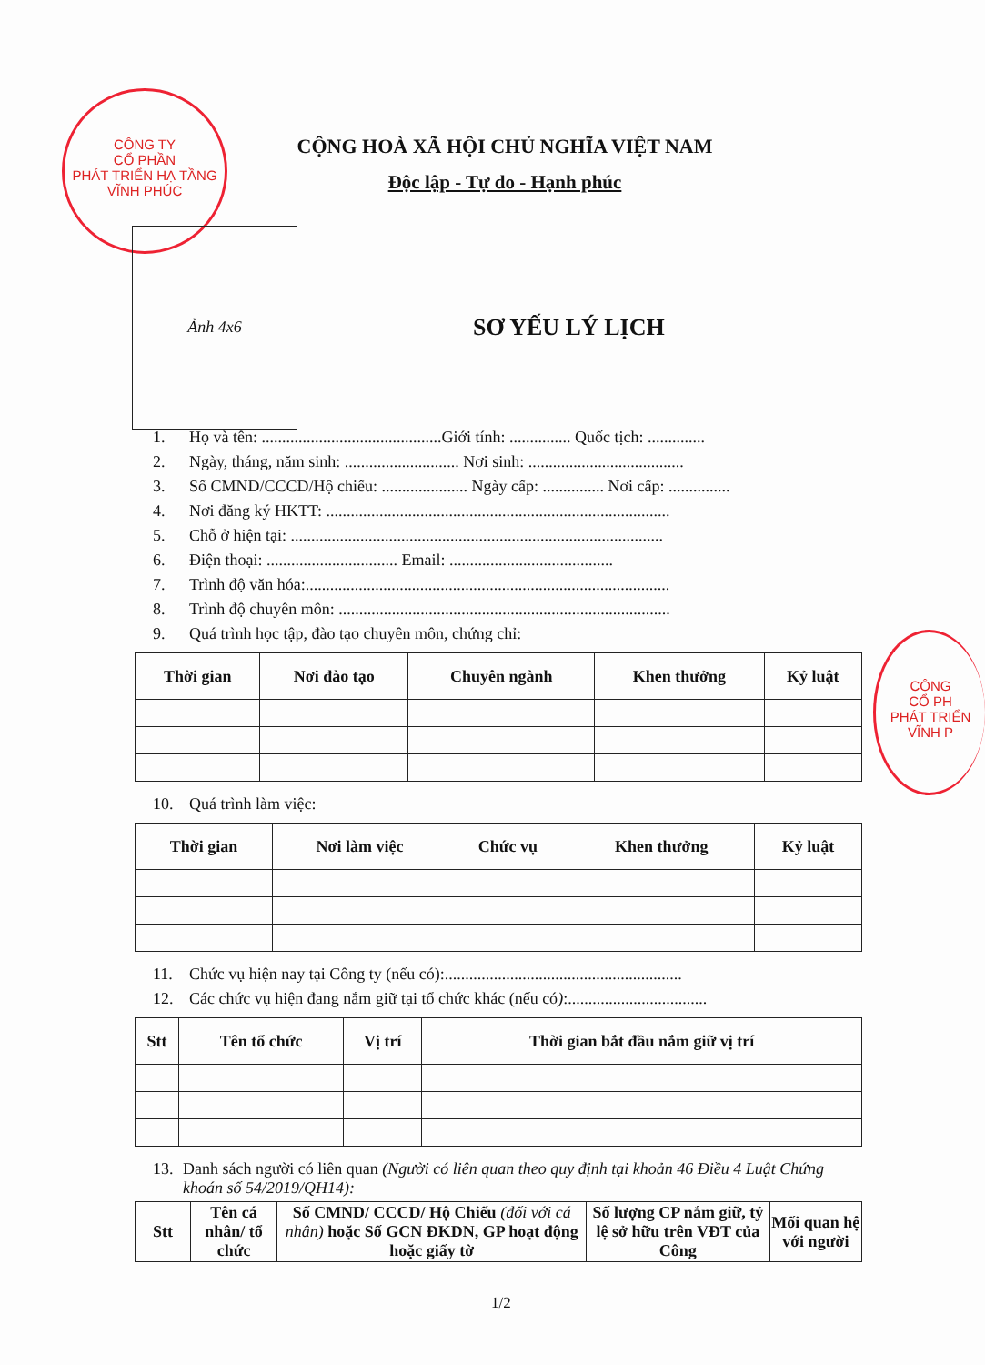CÔNG TY
CỔ PHẦN
PHÁT TRIỂN HẠ TẦNG
VĨNH PHÚC
CÔNG
CỔ PH
PHÁT TRIỂN
VĨNH P
CỘNG HOÀ XÃ HỘI CHỦ NGHĨA VIỆT NAM
Độc lập - Tự do - Hạnh phúc
Ảnh 4x6
SƠ YẾU LÝ LỊCH
1. Họ và tên: ............................................Giới tính: ............... Quốc tịch: ..............
2. Ngày, tháng, năm sinh: ............................ Nơi sinh: ......................................
3. Số CMND/CCCD/Hộ chiếu: ..................... Ngày cấp: ............... Nơi cấp: ...............
4. Nơi đăng ký HKTT: ....................................................................................
5. Chỗ ở hiện tại: ...........................................................................................
6. Điện thoại: ................................ Email: ........................................
7. Trình độ văn hóa:.........................................................................................
8. Trình độ chuyên môn: .................................................................................
9. Quá trình học tập, đào tạo chuyên môn, chứng chỉ:
| Thời gian | Nơi đào tạo | Chuyên ngành | Khen thưởng | Kỷ luật |
| --- | --- | --- | --- | --- |
10. Quá trình làm việc:
| Thời gian | Nơi làm việc | Chức vụ | Khen thưởng | Kỷ luật |
| --- | --- | --- | --- | --- |
11. Chức vụ hiện nay tại Công ty (nếu có):..........................................................
12. Các chức vụ hiện đang nắm giữ tại tổ chức khác (nếu có):..................................
| Stt | Tên tổ chức | Vị trí | Thời gian bắt đầu nắm giữ vị trí |
| --- | --- | --- | --- |
13. Danh sách người có liên quan (Người có liên quan theo quy định tại khoản 46 Điều 4 Luật Chứng khoán số 54/2019/QH14):
| Stt | Tên cá nhân/ tổ chức | Số CMND/ CCCD/ Hộ Chiếu (đối với cá nhân) hoặc Số GCN ĐKDN, GP hoạt động hoặc giấy tờ | Số lượng CP nắm giữ, tỷ lệ sở hữu trên VĐT của Công | Mối quan hệ với người |
| --- | --- | --- | --- | --- |
1/2